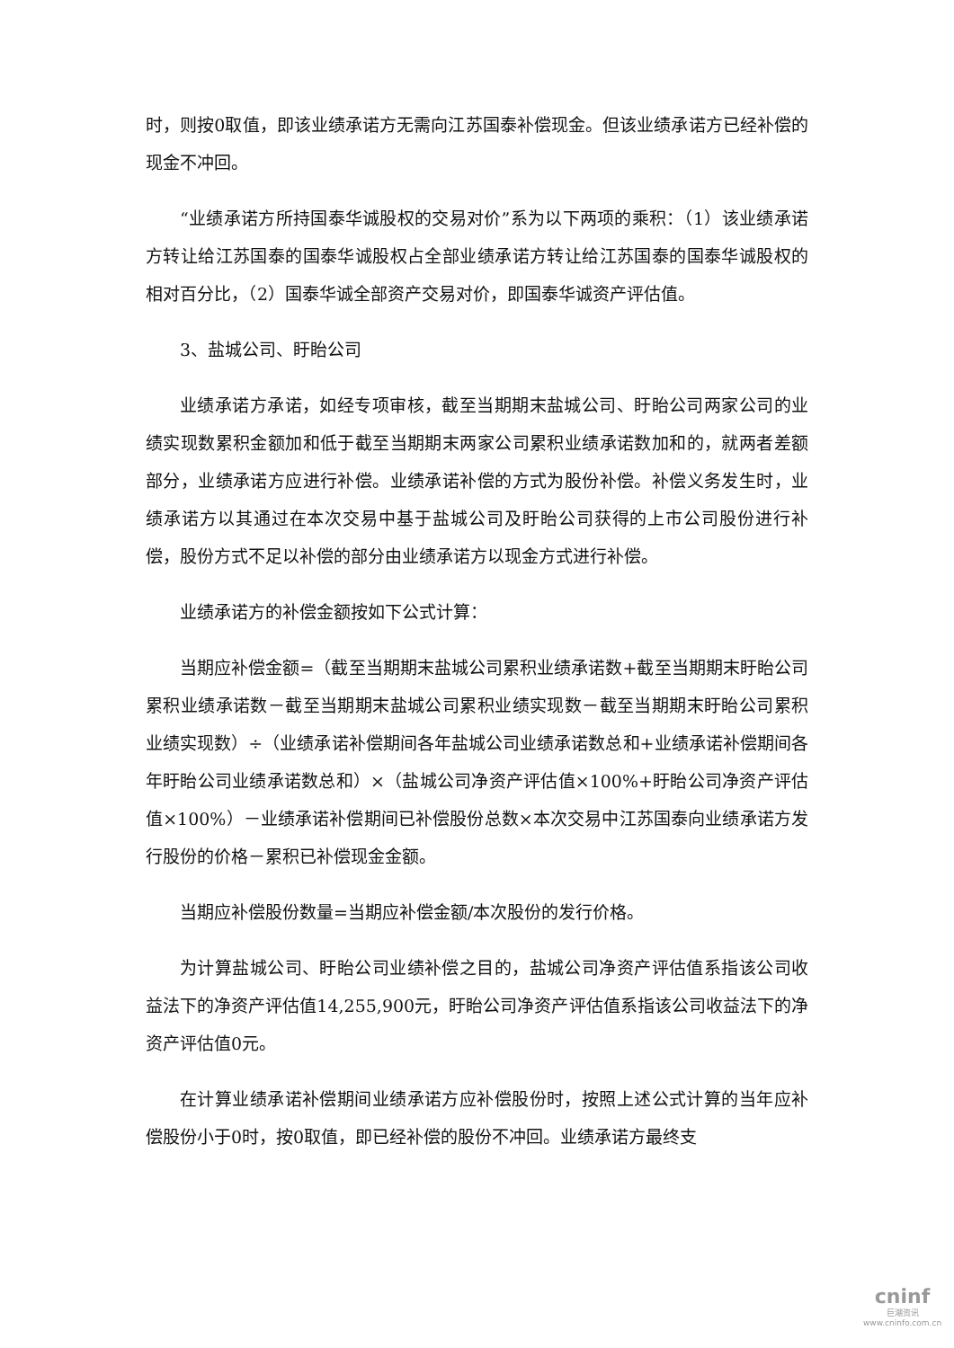时，则按0取值，即该业绩承诺方无需向江苏国泰补偿现金。但该业绩承诺方已经补偿的现金不冲回。
“业绩承诺方所持国泰华诚股权的交易对价”系为以下两项的乘积：（1）该业绩承诺方转让给江苏国泰的国泰华诚股权占全部业绩承诺方转让给江苏国泰的国泰华诚股权的相对百分比，（2）国泰华诚全部资产交易对价，即国泰华诚资产评估值。
3、盐城公司、盱眙公司
业绩承诺方承诺，如经专项审核，截至当期期末盐城公司、盱眙公司两家公司的业绩实现数累积金额加和低于截至当期期末两家公司累积业绩承诺数加和的，就两者差额部分，业绩承诺方应进行补偿。业绩承诺补偿的方式为股份补偿。补偿义务发生时，业绩承诺方以其通过在本次交易中基于盐城公司及盱眙公司获得的上市公司股份进行补偿，股份方式不足以补偿的部分由业绩承诺方以现金方式进行补偿。
业绩承诺方的补偿金额按如下公式计算：
当期应补偿金额=（截至当期期末盐城公司累积业绩承诺数+截至当期期末盱眙公司累积业绩承诺数－截至当期期末盐城公司累积业绩实现数－截至当期期末盱眙公司累积业绩实现数）÷（业绩承诺补偿期间各年盐城公司业绩承诺数总和+业绩承诺补偿期间各年盱眙公司业绩承诺数总和）×（盐城公司净资产评估值×100%+盱眙公司净资产评估值×100%）－业绩承诺补偿期间已补偿股份总数×本次交易中江苏国泰向业绩承诺方发行股份的价格－累积已补偿现金金额。
当期应补偿股份数量=当期应补偿金额/本次股份的发行价格。
为计算盐城公司、盱眙公司业绩补偿之目的，盐城公司净资产评估值系指该公司收益法下的净资产评估值14,255,900元，盱眙公司净资产评估值系指该公司收益法下的净资产评估值0元。
在计算业绩承诺补偿期间业绩承诺方应补偿股份时，按照上述公式计算的当年应补偿股份小于0时，按0取值，即已经补偿的股份不冲回。业绩承诺方最终支
cninf
巨潮资讯
www.cninfo.com.cn